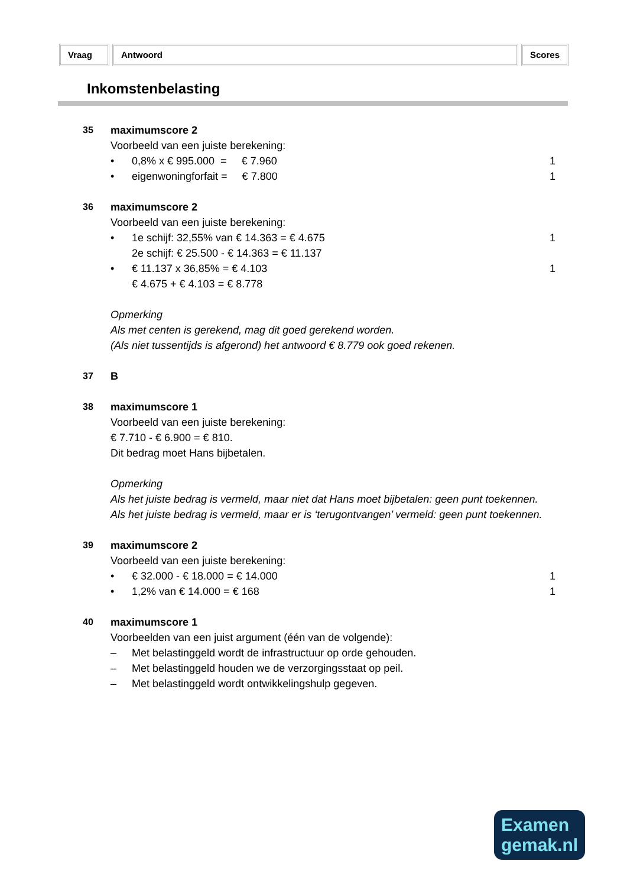Vraag Antwoord Scores
Inkomstenbelasting
35 maximumscore 2
Voorbeeld van een juiste berekening:
• 0,8% x € 995.000 = € 7.960 1
• eigenwoningforfait = € 7.800 1
36 maximumscore 2
Voorbeeld van een juiste berekening:
• 1e schijf: 32,55% van € 14.363 = € 4.675
2e schijf: € 25.500 - € 14.363 = € 11.137 1
• € 11.137 x 36,85% = € 4.103
€ 4.675 + € 4.103 = € 8.778 1
Opmerking
Als met centen is gerekend, mag dit goed gerekend worden.
(Als niet tussentijds is afgerond) het antwoord € 8.779 ook goed rekenen.
37 B
38 maximumscore 1
Voorbeeld van een juiste berekening:
€ 7.710 - € 6.900 = € 810.
Dit bedrag moet Hans bijbetalen.
Opmerking
Als het juiste bedrag is vermeld, maar niet dat Hans moet bijbetalen: geen punt toekennen.
Als het juiste bedrag is vermeld, maar er is ‘terugontvangen’ vermeld: geen punt toekennen.
39 maximumscore 2
Voorbeeld van een juiste berekening:
• € 32.000 - € 18.000 = € 14.000 1
• 1,2% van € 14.000 = € 168 1
40 maximumscore 1
Voorbeelden van een juist argument (één van de volgende):
– Met belastinggeld wordt de infrastructuur op orde gehouden.
– Met belastinggeld houden we de verzorgingsstaat op peil.
– Met belastinggeld wordt ontwikkelingshulp gegeven.
Examen
gemak.nl